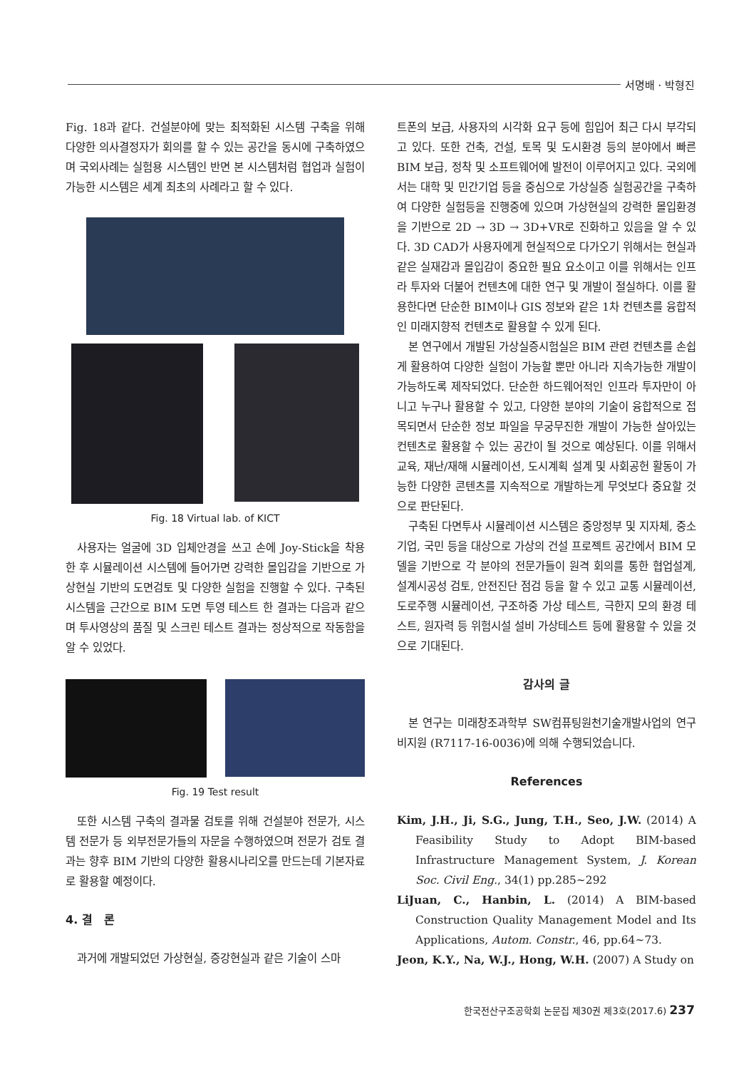서명배 · 박형진
Fig. 18과 같다. 건설분야에 맞는 최적화된 시스템 구축을 위해 다양한 의사결정자가 회의를 할 수 있는 공간을 동시에 구축하였으며 국외사례는 실험용 시스템인 반면 본 시스템처럼 협업과 실험이 가능한 시스템은 세계 최초의 사례라고 할 수 있다.
Fig. 18 Virtual lab. of KICT
사용자는 얼굴에 3D 입체안경을 쓰고 손에 Joy-Stick을 착용한 후 시뮬레이션 시스템에 들어가면 강력한 몰입감을 기반으로 가상현실 기반의 도면검토 및 다양한 실험을 진행할 수 있다. 구축된 시스템을 근간으로 BIM 도면 투영 테스트 한 결과는 다음과 같으며 투사영상의 품질 및 스크린 테스트 결과는 정상적으로 작동함을 알 수 있었다.
Fig. 19 Test result
또한 시스템 구축의 결과물 검토를 위해 건설분야 전문가, 시스템 전문가 등 외부전문가들의 자문을 수행하였으며 전문가 검토 결과는 향후 BIM 기반의 다양한 활용시나리오를 만드는데 기본자료로 활용할 예정이다.
4. 결 론
과거에 개발되었던 가상현실, 증강현실과 같은 기술이 스마
트폰의 보급, 사용자의 시각화 요구 등에 힘입어 최근 다시 부각되고 있다. 또한 건축, 건설, 토목 및 도시환경 등의 분야에서 빠른 BIM 보급, 정착 및 소프트웨어에 발전이 이루어지고 있다. 국외에서는 대학 및 민간기업 등을 중심으로 가상실증 실험공간을 구축하여 다양한 실험등을 진행중에 있으며 가상현실의 강력한 몰입환경을 기반으로 2D → 3D → 3D+VR로 진화하고 있음을 알 수 있다. 3D CAD가 사용자에게 현실적으로 다가오기 위해서는 현실과 같은 실재감과 몰입감이 중요한 필요 요소이고 이를 위해서는 인프라 투자와 더불어 컨텐츠에 대한 연구 및 개발이 절실하다. 이를 활용한다면 단순한 BIM이나 GIS 정보와 같은 1차 컨텐츠를 융합적인 미래지향적 컨텐츠로 활용할 수 있게 된다.
본 연구에서 개발된 가상실증시험실은 BIM 관련 컨텐츠를 손쉽게 활용하여 다양한 실험이 가능할 뿐만 아니라 지속가능한 개발이 가능하도록 제작되었다. 단순한 하드웨어적인 인프라 투자만이 아니고 누구나 활용할 수 있고, 다양한 분야의 기술이 융합적으로 접목되면서 단순한 정보 파일을 무궁무진한 개발이 가능한 살아있는 컨텐츠로 활용할 수 있는 공간이 될 것으로 예상된다. 이를 위해서 교육, 재난/재해 시뮬레이션, 도시계획 설계 및 사회공헌 활동이 가능한 다양한 콘텐츠를 지속적으로 개발하는게 무엇보다 중요할 것으로 판단된다.
구축된 다면투사 시뮬레이션 시스템은 중앙정부 및 지자체, 중소기업, 국민 등을 대상으로 가상의 건설 프로젝트 공간에서 BIM 모델을 기반으로 각 분야의 전문가들이 원격 회의를 통한 협업설계, 설계시공성 검토, 안전진단 점검 등을 할 수 있고 교통 시뮬레이션, 도로주행 시뮬레이션, 구조하중 가상 테스트, 극한지 모의 환경 테스트, 원자력 등 위험시설 설비 가상테스트 등에 활용할 수 있을 것으로 기대된다.
감사의 글
본 연구는 미래창조과학부 SW컴퓨팅원천기술개발사업의 연구비지원 (R7117-16-0036)에 의해 수행되었습니다.
References
Kim, J.H., Ji, S.G., Jung, T.H., Seo, J.W. (2014) A Feasibility Study to Adopt BIM-based Infrastructure Management System, J. Korean Soc. Civil Eng., 34(1) pp.285~292
LiJuan, C., Hanbin, L. (2014) A BIM-based Construction Quality Management Model and Its Applications, Autom. Constr., 46, pp.64~73.
Jeon, K.Y., Na, W.J., Hong, W.H. (2007) A Study on
한국전산구조공학회 논문집 제30권 제3호(2017.6) 237